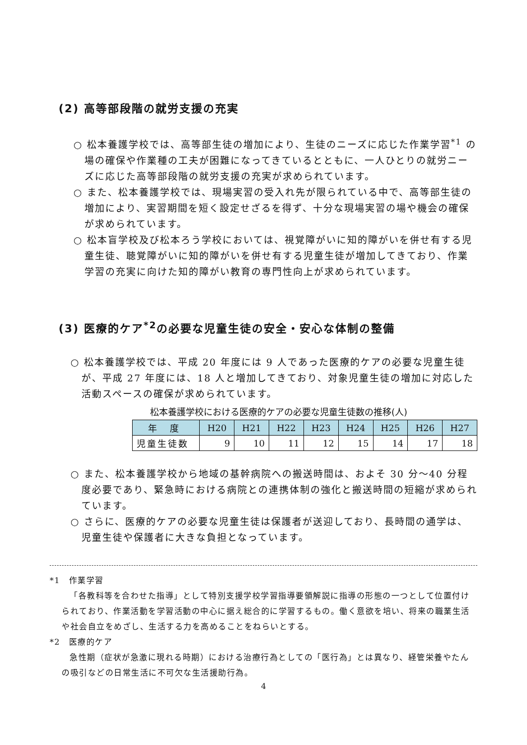(2) 高等部段階の就労支援の充実
○ 松本養護学校では、高等部生徒の増加により、生徒のニーズに応じた作業学習<sup>*1</sup> の場の確保や作業種の工夫が困難になってきているとともに、一人ひとりの就労ニーズに応じた高等部段階の就労支援の充実が求められています。
○ また、松本養護学校では、現場実習の受入れ先が限られている中で、高等部生徒の増加により、実習期間を短く設定せざるを得ず、十分な現場実習の場や機会の確保が求められています。
○ 松本盲学校及び松本ろう学校においては、視覚障がいに知的障がいを併せ有する児童生徒、聴覚障がいに知的障がいを併せ有する児童生徒が増加してきており、作業学習の充実に向けた知的障がい教育の専門性向上が求められています。
(3) 医療的ケア<sup>*2</sup>の必要な児童生徒の安全・安心な体制の整備
○ 松本養護学校では、平成 20 年度には 9 人であった医療的ケアの必要な児童生徒が、平成 27 年度には、18 人と増加してきており、対象児童生徒の増加に対応した活動スペースの確保が求められています。
松本養護学校における医療的ケアの必要な児童生徒数の推移(人)
| 年 度 | H20 | H21 | H22 | H23 | H24 | H25 | H26 | H27 |
| --- | --- | --- | --- | --- | --- | --- | --- | --- |
| 児童生徒数 | 9 | 10 | 11 | 12 | 15 | 14 | 17 | 18 |
○ また、松本養護学校から地域の基幹病院への搬送時間は、およそ 30 分～40 分程度必要であり、緊急時における病院との連携体制の強化と搬送時間の短縮が求められています。
○ さらに、医療的ケアの必要な児童生徒は保護者が送迎しており、長時間の通学は、児童生徒や保護者に大きな負担となっています。
*1　作業学習
「各教科等を合わせた指導」として特別支援学校学習指導要領解説に指導の形態の一つとして位置付けられており、作業活動を学習活動の中心に据え総合的に学習するもの。働く意欲を培い、将来の職業生活や社会自立をめざし、生活する力を高めることをねらいとする。
*2　医療的ケア
急性期（症状が急激に現れる時期）における治療行為としての「医行為」とは異なり、経管栄養やたんの吸引などの日常生活に不可欠な生活援助行為。
4